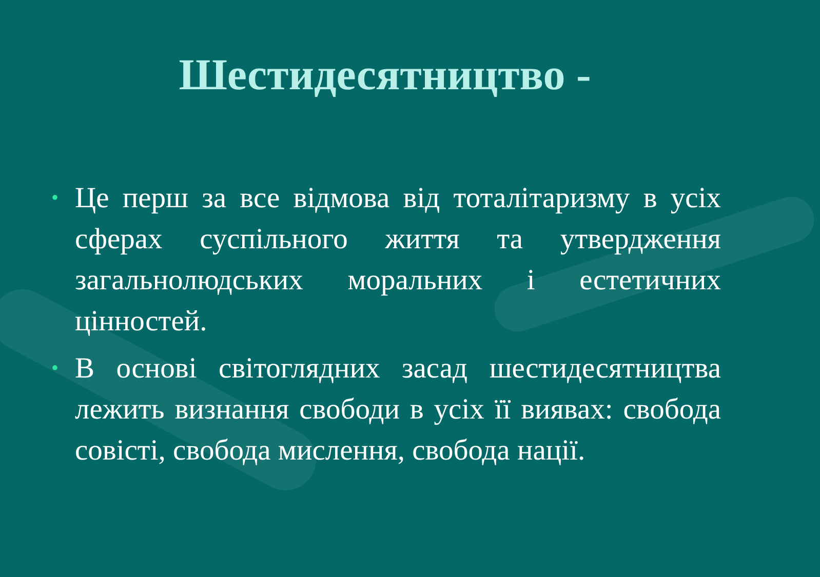Шестидесятництво -
• Це перш за все відмова від тоталітаризму в усіх сферах суспільного життя та утвердження загальнолюдських моральних і естетичних цінностей.
• В основі світоглядних засад шестидесятництва лежить визнання свободи в усіх її виявах: свобода совісті, свобода мислення, свобода нації.